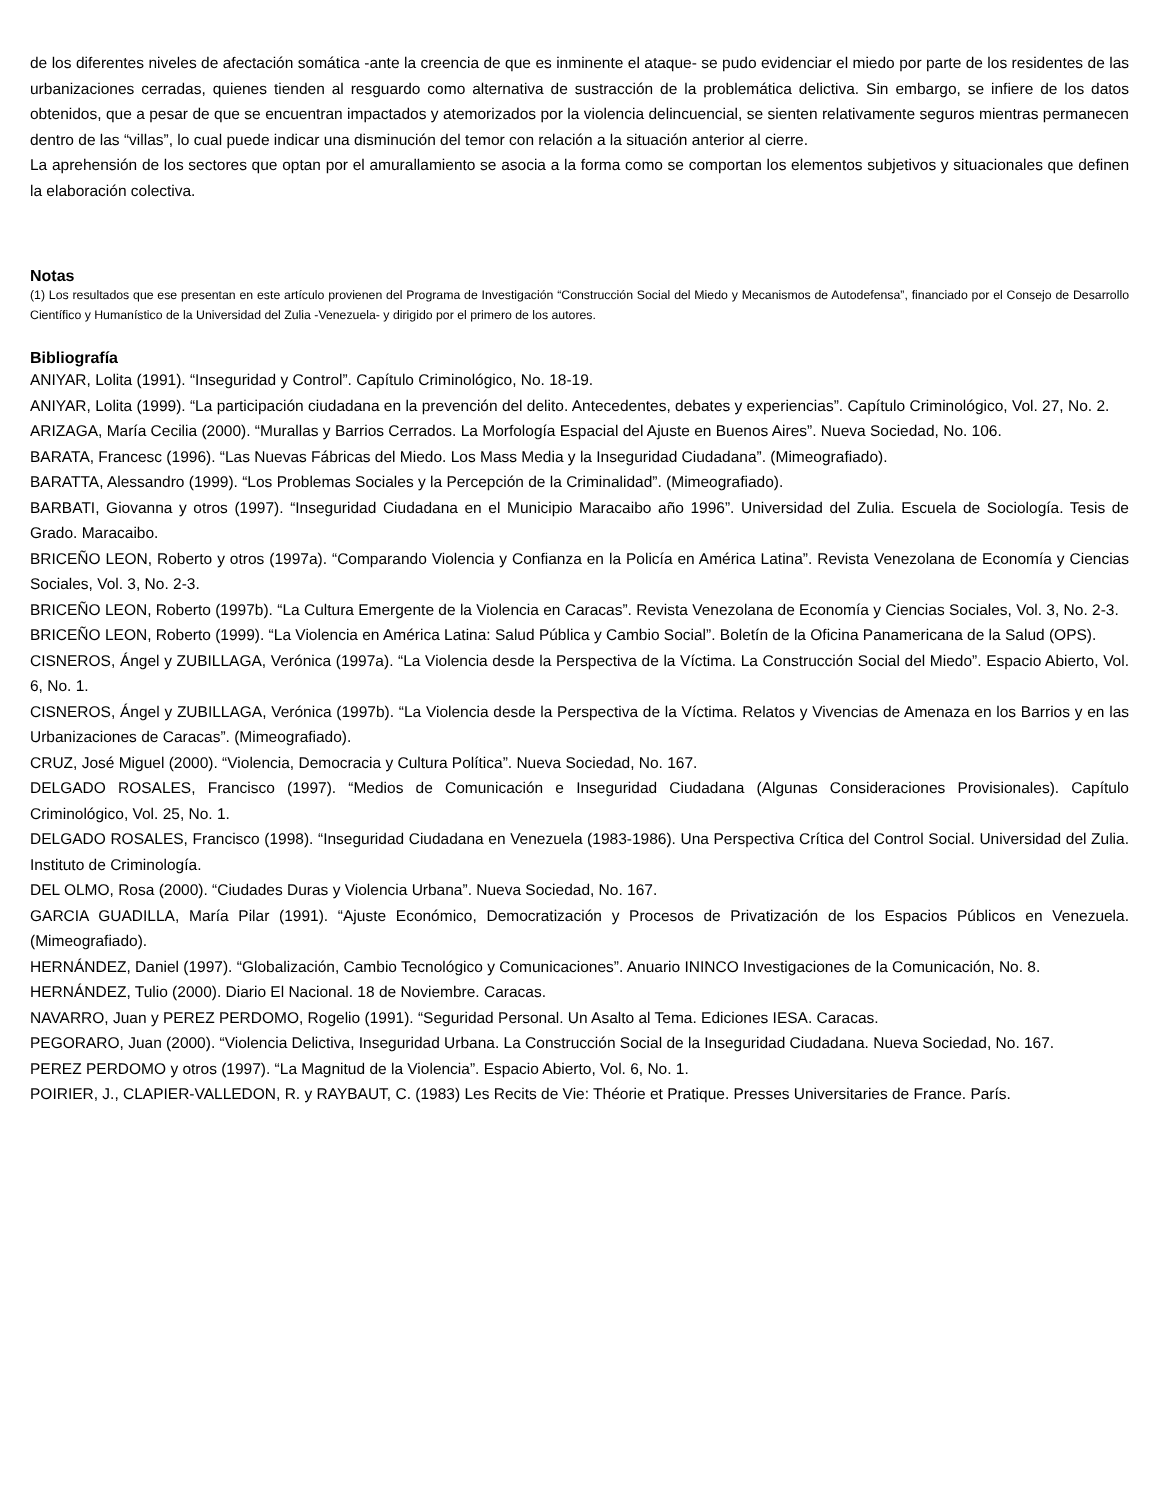de los diferentes niveles de afectación somática -ante la creencia de que es inminente el ataque- se pudo evidenciar el miedo por parte de los residentes de las urbanizaciones cerradas, quienes tienden al resguardo como alternativa de sustracción de la problemática delictiva. Sin embargo, se infiere de los datos obtenidos, que a pesar de que se encuentran impactados y atemorizados por la violencia delincuencial, se sienten relativamente seguros mientras permanecen dentro de las “villas”, lo cual puede indicar una disminución del temor con relación a la situación anterior al cierre.
La aprehensión de los sectores que optan por el amurallamiento se asocia a la forma como se comportan los elementos subjetivos y situacionales que definen la elaboración colectiva.
Notas
(1) Los resultados que ese presentan en este artículo provienen del Programa de Investigación “Construcción Social del Miedo y Mecanismos de Autodefensa”, financiado por el Consejo de Desarrollo Científico y Humanístico de la Universidad del Zulia -Venezuela- y dirigido por el primero de los autores.
Bibliografía
ANIYAR, Lolita (1991). “Inseguridad y Control”. Capítulo Criminológico, No. 18-19.
ANIYAR, Lolita (1999). “La participación ciudadana en la prevención del delito. Antecedentes, debates y experiencias”. Capítulo Criminológico, Vol. 27, No. 2.
ARIZAGA, María Cecilia (2000). “Murallas y Barrios Cerrados. La Morfología Espacial del Ajuste en Buenos Aires”. Nueva Sociedad, No. 106.
BARATA, Francesc (1996). “Las Nuevas Fábricas del Miedo. Los Mass Media y la Inseguridad Ciudadana”. (Mimeografiado).
BARATTA, Alessandro (1999). “Los Problemas Sociales y la Percepción de la Criminalidad”. (Mimeografiado).
BARBATI, Giovanna y otros (1997). “Inseguridad Ciudadana en el Municipio Maracaibo año 1996”. Universidad del Zulia. Escuela de Sociología. Tesis de Grado. Maracaibo.
BRICEÑO LEON, Roberto y otros (1997a). “Comparando Violencia y Confianza en la Policía en América Latina”. Revista Venezolana de Economía y Ciencias Sociales, Vol. 3, No. 2-3.
BRICEÑO LEON, Roberto (1997b). “La Cultura Emergente de la Violencia en Caracas”. Revista Venezolana de Economía y Ciencias Sociales, Vol. 3, No. 2-3.
BRICEÑO LEON, Roberto (1999). “La Violencia en América Latina: Salud Pública y Cambio Social”. Boletín de la Oficina Panamericana de la Salud (OPS).
CISNEROS, Ángel y ZUBILLAGA, Verónica (1997a). “La Violencia desde la Perspectiva de la Víctima. La Construcción Social del Miedo”. Espacio Abierto, Vol. 6, No. 1.
CISNEROS, Ángel y ZUBILLAGA, Verónica (1997b). “La Violencia desde la Perspectiva de la Víctima. Relatos y Vivencias de Amenaza en los Barrios y en las Urbanizaciones de Caracas”. (Mimeografiado).
CRUZ, José Miguel (2000). “Violencia, Democracia y Cultura Política”. Nueva Sociedad, No. 167.
DELGADO ROSALES, Francisco (1997). “Medios de Comunicación e Inseguridad Ciudadana (Algunas Consideraciones Provisionales). Capítulo Criminológico, Vol. 25, No. 1.
DELGADO ROSALES, Francisco (1998). “Inseguridad Ciudadana en Venezuela (1983-1986). Una Perspectiva Crítica del Control Social. Universidad del Zulia. Instituto de Criminología.
DEL OLMO, Rosa (2000). “Ciudades Duras y Violencia Urbana”. Nueva Sociedad, No. 167.
GARCIA GUADILLA, María Pilar (1991). “Ajuste Económico, Democratización y Procesos de Privatización de los Espacios Públicos en Venezuela. (Mimeografiado).
HERNÁNDEZ, Daniel (1997). “Globalización, Cambio Tecnológico y Comunicaciones”. Anuario ININCO Investigaciones de la Comunicación, No. 8.
HERNÁNDEZ, Tulio (2000). Diario El Nacional. 18 de Noviembre. Caracas.
NAVARRO, Juan y PEREZ PERDOMO, Rogelio (1991). “Seguridad Personal. Un Asalto al Tema. Ediciones IESA. Caracas.
PEGORARO, Juan (2000). “Violencia Delictiva, Inseguridad Urbana. La Construcción Social de la Inseguridad Ciudadana. Nueva Sociedad, No. 167.
PEREZ PERDOMO y otros (1997). “La Magnitud de la Violencia”. Espacio Abierto, Vol. 6, No. 1.
POIRIER, J., CLAPIER-VALLEDON, R. y RAYBAUT, C. (1983) Les Recits de Vie: Théorie et Pratique. Presses Universitaries de France. París.